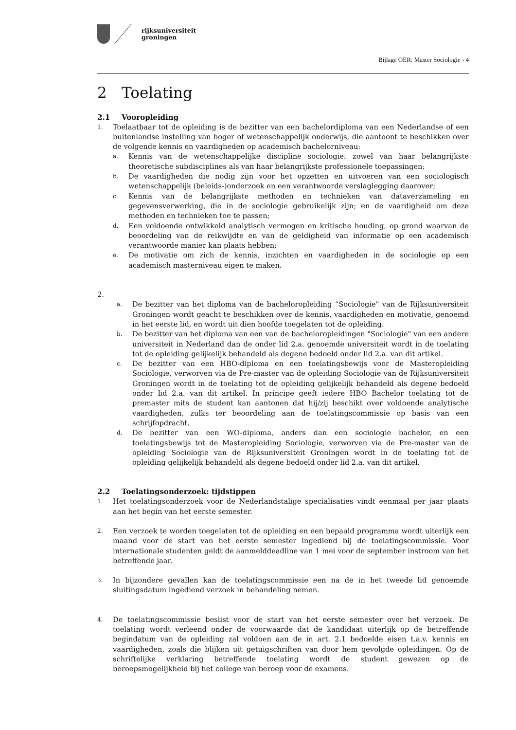rijksuniversiteit
groningen
Bijlage OER: Master Sociologie › 4
2 Toelating
2.1 Vooropleiding
1.
Toelaatbaar tot de opleiding is de bezitter van een bachelordiploma van een Nederlandse of een buitenlandse instelling van hoger of wetenschappelijk onderwijs, die aantoont te beschikken over de volgende kennis en vaardigheden op academisch bachelorniveau:
a.
Kennis van de wetenschappelijke discipline sociologie: zowel van haar belangrijkste theoretische subdisciplines als van haar belangrijkste professionele toepassingen;
b.
De vaardigheden die nodig zijn voor het opzetten en uitvoeren van een sociologisch wetenschappelijk (beleids-)onderzoek en een verantwoorde verslaglegging daarover;
c.
Kennis van de belangrijkste methoden en technieken van dataverzameling en gegevensverwerking, die in de sociologie gebruikelijk zijn; en de vaardigheid om deze methoden en technieken toe te passen;
d.
Een voldoende ontwikkeld analytisch vermogen en kritische houding, op grond waarvan de beoordeling van de reikwijdte en van de geldigheid van informatie op een academisch verantwoorde manier kan plaats hebben;
e.
De motivatie om zich de kennis, inzichten en vaardigheden in de sociologie op een academisch masterniveau eigen te maken.
2.
a.
De bezitter van het diploma van de bacheloropleiding “Sociologie" van de Rijksuniversiteit Groningen wordt geacht te beschikken over de kennis, vaardigheden en motivatie, genoemd in het eerste lid, en wordt uit dien hoofde toegelaten tot de opleiding.
b.
De bezitter van het diploma van een van de bacheloropleidingen "Sociologie" van een andere universiteit in Nederland dan de onder lid 2.a. genoemde universiteit wordt in de toelating tot de opleiding gelijkelijk behandeld als degene bedoeld onder lid 2.a. van dit artikel.
c.
De bezitter van een HBO-diploma en een toelatingsbewijs voor de Masteropleiding Sociologie, verworven via de Pre-master van de opleiding Sociologie van de Rijksuniversiteit Groningen wordt in de toelating tot de opleiding gelijkelijk behandeld als degene bedoeld onder lid 2.a. van dit artikel. In principe geeft iedere HBO Bachelor toelating tot de premaster mits de student kan aantonen dat hij/zij beschikt over voldoende analytische vaardigheden, zulks ter beoordeling aan de toelatingscommissie op basis van een schrijfopdracht.
d.
De bezitter van een WO-diploma, anders dan een sociologie bachelor, en een toelatingsbewijs tot de Masteropleiding Sociologie, verworven via de Pre-master van de opleiding Sociologie van de Rijksuniversiteit Groningen wordt in de toelating tot de opleiding gelijkelijk behandeld als degene bedoeld onder lid 2.a. van dit artikel.
2.2 Toelatingsonderzoek: tijdstippen
1.
Het toelatingsonderzoek voor de Nederlandstalige specialisaties vindt eenmaal per jaar plaats aan het begin van het eerste semester.
2.
Een verzoek te worden toegelaten tot de opleiding en een bepaald programma wordt uiterlijk een maand voor de start van het eerste semester ingediend bij de toelatingscommissie. Voor internationale studenten geldt de aanmelddeadline van 1 mei voor de september instroom van het betreffende jaar.
3.
In bijzondere gevallen kan de toelatingscommissie een na de in het tweede lid genoemde sluitingsdatum ingediend verzoek in behandeling nemen.
4.
De toelatingscommissie beslist voor de start van het eerste semester over het verzoek. De toelating wordt verleend onder de voorwaarde dat de kandidaat uiterlijk op de betreffende begindatum van de opleiding zal voldoen aan de in art. 2.1 bedoelde eisen t.a.v. kennis en vaardigheden, zoals die blijken uit getuigschriften van door hem gevolgde opleidingen. Op de schriftelijke verklaring betreffende toelating wordt de student gewezen op de beroepsmogelijkheid bij het college van beroep voor de examens.